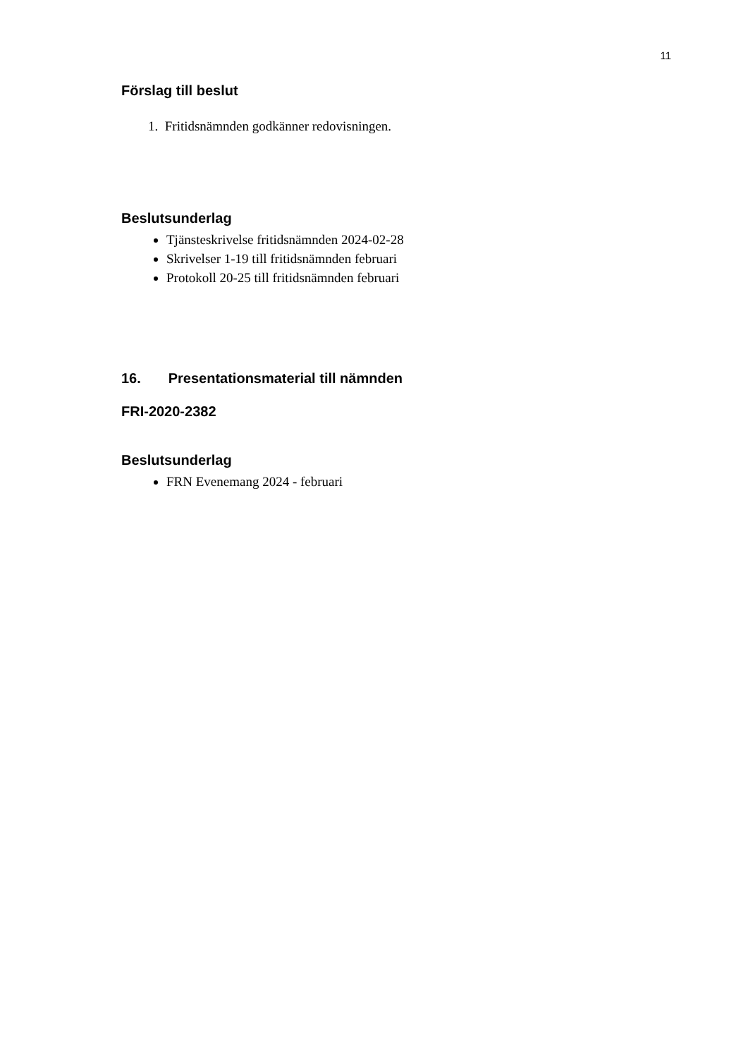11
Förslag till beslut
1. Fritidsnämnden godkänner redovisningen.
Beslutsunderlag
Tjänsteskrivelse fritidsnämnden 2024-02-28
Skrivelser 1-19 till fritidsnämnden februari
Protokoll 20-25 till fritidsnämnden februari
16. Presentationsmaterial till nämnden
FRI-2020-2382
Beslutsunderlag
FRN Evenemang 2024 - februari